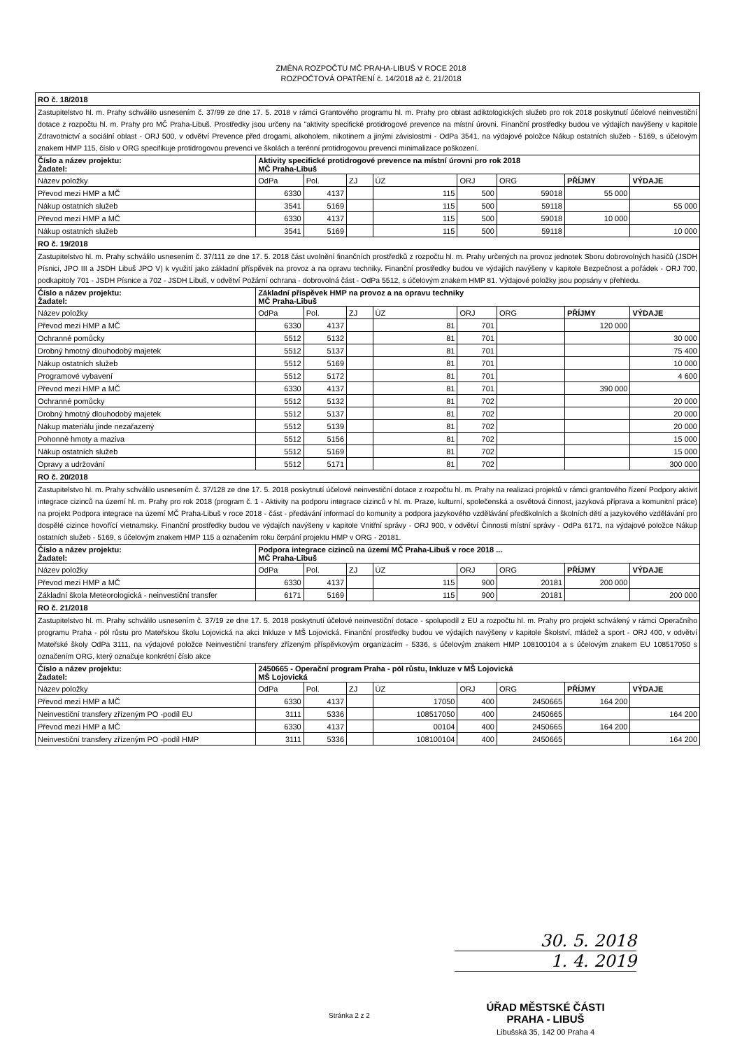ZMĚNA ROZPOČTU MČ PRAHA-LIBUŠ V ROCE 2018
ROZPOČTOVÁ OPATŘENÍ č. 14/2018 až č. 21/2018
| RO č. 18/2018 | | | | | | | | |
| Zastupitelstvo hl. m. Prahy schválilo usnesením č. 37/99 ze dne 17. 5. 2018 v rámci Grantového programu hl. m. Prahy pro oblast adiktologických služeb pro rok 2018 poskytnutí účelové neinvestiční dotace z rozpočtu hl. m. Prahy pro MČ Praha-Libuš. Prostředky jsou určeny na "aktivity specifické protidrogové prevence na místní úrovni. Finanční prostředky budou ve výdajích navýšeny v kapitole Zdravotnictví a sociální oblast - ORJ 500, v odvětví Prevence před drogami, alkoholem, nikotinem a jinými závislostmi - OdPa 3541, na výdajové položce Nákup ostatních služeb - 5169, s účelovým znakem HMP 115, číslo v ORG specifikuje protidrogovou prevenci ve školách a terénní protidrogovou prevenci minimalizace poškození. | | | | | | | | |
| Číslo a název projektu: Žadatel: | Aktivity specifické protidrogové prevence na místní úrovni pro rok 2018 MČ Praha-Libuš | | | | | | | |
| Název položky | OdPa | Pol. | ZJ | ÚZ | ORJ | ORG | PŘÍJMY | VÝDAJE |
| Převod mezi HMP a MČ | 6330 | 4137 | | 115 | 500 | 59018 | 55 000 | |
| Nákup ostatních služeb | 3541 | 5169 | | 115 | 500 | 59118 | | 55 000 |
| Převod mezi HMP a MČ | 6330 | 4137 | | 115 | 500 | 59018 | 10 000 | |
| Nákup ostatních služeb | 3541 | 5169 | | 115 | 500 | 59118 | | 10 000 |
| RO č. 19/2018 | | | | | | | | |
| Zastupitelstvo hl. m. Prahy schválilo usnesením č. 37/111 ze dne 17. 5. 2018 část uvolnění finančních prostředků z rozpočtu hl. m. Prahy určených na provoz jednotek Sboru dobrovolných hasičů (JSDH Písnici, JPO III a JSDH Libuš JPO V) k využití jako základní příspěvek na provoz a na opravu techniky. Finanční prostředky budou ve výdajích navýšeny v kapitole Bezpečnost a pořádek - ORJ 700, podkapitoly 701 - JSDH Písnice a 702 - JSDH Libuš, v odvětví Požární ochrana - dobrovolná část - OdPa 5512, s účelovým znakem HMP 81. Výdajové položky jsou popsány v přehledu. | | | | | | | | |
| Číslo a název projektu: Žadatel: | Základní příspěvek HMP na provoz a na opravu techniky MČ Praha-Libuš | | | | | | | |
| Název položky | OdPa | Pol. | ZJ | ÚZ | ORJ | ORG | PŘÍJMY | VÝDAJE |
| Převod mezi HMP a MČ | 6330 | 4137 | | 81 | 701 | | 120 000 | |
| Ochranné pomůcky | 5512 | 5132 | | 81 | 701 | | | 30 000 |
| Drobný hmotný dlouhodobý majetek | 5512 | 5137 | | 81 | 701 | | | 75 400 |
| Nákup ostatních služeb | 5512 | 5169 | | 81 | 701 | | | 10 000 |
| Programové vybavení | 5512 | 5172 | | 81 | 701 | | | 4 600 |
| Převod mezi HMP a MČ | 6330 | 4137 | | 81 | 701 | | 390 000 | |
| Ochranné pomůcky | 5512 | 5132 | | 81 | 702 | | | 20 000 |
| Drobný hmotný dlouhodobý majetek | 5512 | 5137 | | 81 | 702 | | | 20 000 |
| Nákup materiálu jinde nezařazený | 5512 | 5139 | | 81 | 702 | | | 20 000 |
| Pohonné hmoty a maziva | 5512 | 5156 | | 81 | 702 | | | 15 000 |
| Nákup ostatních služeb | 5512 | 5169 | | 81 | 702 | | | 15 000 |
| Opravy a udržování | 5512 | 5171 | | 81 | 702 | | | 300 000 |
| RO č. 20/2018 | | | | | | | | |
| Zastupitelstvo hl. m. Prahy schválilo usnesením č. 37/128 ze dne 17. 5. 2018 poskytnutí účelové neinvestiční dotace z rozpočtu hl. m. Prahy na realizaci projektů v rámci grantového řízení Podpory aktivit integrace cizinců na území hl. m. Prahy pro rok 2018 (program č. 1 - Aktivity na podporu integrace cizinců v hl. m. Praze, kulturní, společenská a osvětová činnost, jazyková příprava a komunitní práce) na projekt Podpora integrace na území MČ Praha-Libuš v roce 2018 - část - předávání informací do komunity a podpora jazykového vzdělávání předškolních a školních dětí a jazykového vzdělávání pro dospělé cizince hovořící vietnamsky. Finanční prostředky budou ve výdajích navýšeny v kapitole Vnitřní správy - ORJ 900, v odvětví Činnosti místní správy - OdPa 6171, na výdajové položce Nákup ostatních služeb - 5169, s účelovým znakem HMP 115 a označením roku čerpání projektu HMP v ORG - 20181. | | | | | | | | |
| Číslo a název projektu: Žadatel: | Podpora integrace cizinců na území MČ Praha-Libuš v roce 2018 ... MČ Praha-Libuš | | | | | | | |
| Název položky | OdPa | Pol. | ZJ | ÚZ | ORJ | ORG | PŘÍJMY | VÝDAJE |
| Převod mezi HMP a MČ | 6330 | 4137 | | 115 | 900 | 20181 | 200 000 | |
| Základní škola Meteorologická - neinvestiční transfer | 6171 | 5169 | | 115 | 900 | 20181 | | 200 000 |
| RO č. 21/2018 | | | | | | | | |
| Zastupitelstvo hl. m. Prahy schválilo usnesením č. 37/19 ze dne 17. 5. 2018 poskytnutí účelové neinvestiční dotace - spolupodíl z EU a rozpočtu hl. m. Prahy pro projekt schválený v rámci Operačního programu Praha - pól růstu pro Mateřskou školu Lojovická na akci Inkluze v MŠ Lojovická. Finanční prostředky budou ve výdajích navýšeny v kapitole Školství, mládež a sport - ORJ 400, v odvětví Mateřské školy OdPa 3111, na výdajové položce Neinvestiční transfery zřízeným příspěvkovým organizacím - 5336, s účelovým znakem HMP 108100104 a s účelovým znakem EU 108517050 s označením ORG, který označuje konkrétní číslo akce | | | | | | | | |
| Číslo a název projektu: Žadatel: | 2450665 - Operační program Praha - pól růstu, Inkluze v MŠ Lojovická MŠ Lojovická | | | | | | | |
| Název položky | OdPa | Pol. | ZJ | ÚZ | ORJ | ORG | PŘÍJMY | VÝDAJE |
| Převod mezi HMP a MČ | 6330 | 4137 | | 17050 | 400 | 2450665 | 164 200 | |
| Neinvestiční transfery zřízeným PO -podíl EU | 3111 | 5336 | | 108517050 | 400 | 2450665 | | 164 200 |
| Převod mezi HMP a MČ | 6330 | 4137 | | 00104 | 400 | 2450665 | 164 200 | |
| Neinvestiční transfery zřízeným PO -podíl HMP | 3111 | 5336 | | 108100104 | 400 | 2450665 | | 164 200 |
30. 5. 2018
1. 4. 2019
Stránka 2 z 2
ÚŘAD MĚSTSKÉ ČÁSTI
PRAHA - LIBUŠ
Libušská 35, 142 00 Praha 4